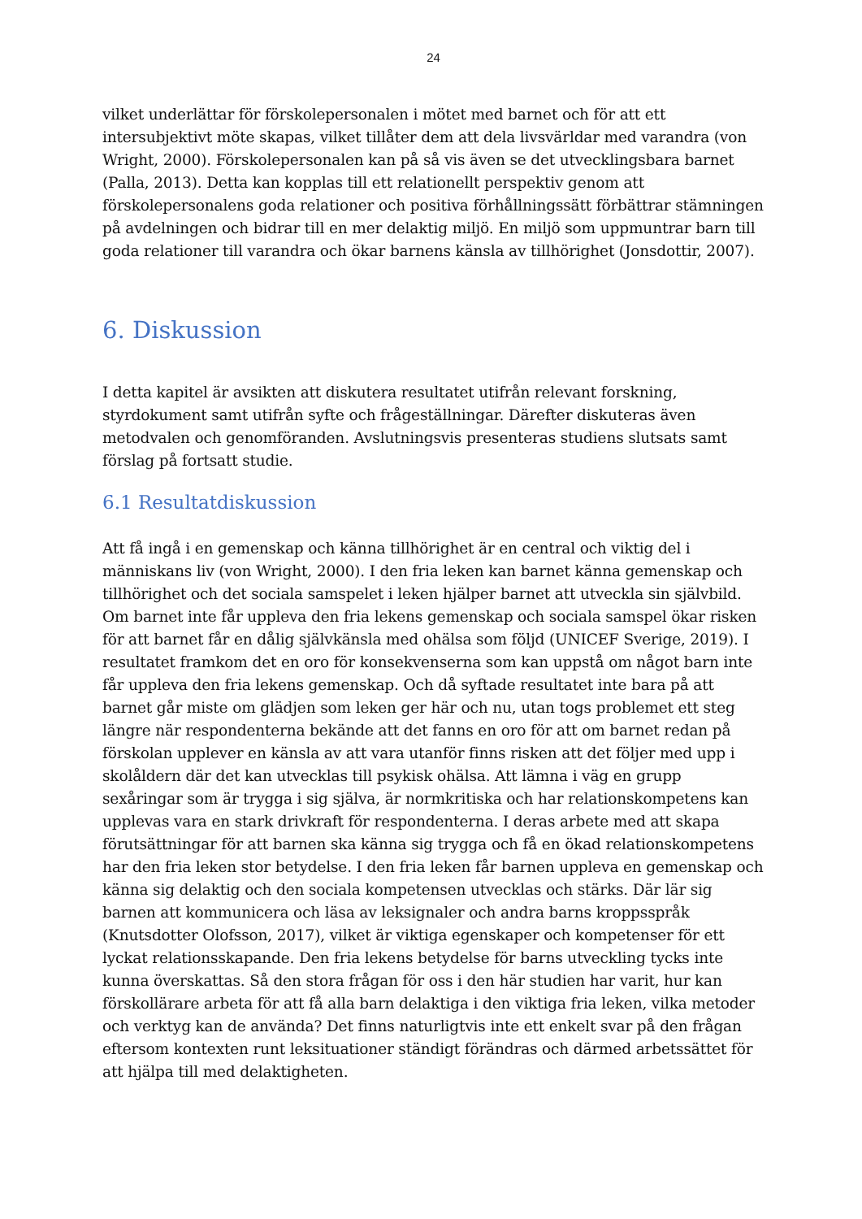24
vilket underlättar för förskolepersonalen i mötet med barnet och för att ett intersubjektivt möte skapas, vilket tillåter dem att dela livsvärldar med varandra (von Wright, 2000). Förskolepersonalen kan på så vis även se det utvecklingsbara barnet (Palla, 2013). Detta kan kopplas till ett relationellt perspektiv genom att förskolepersonalens goda relationer och positiva förhållningssätt förbättrar stämningen på avdelningen och bidrar till en mer delaktig miljö. En miljö som uppmuntrar barn till goda relationer till varandra och ökar barnens känsla av tillhörighet (Jonsdottir, 2007).
6. Diskussion
I detta kapitel är avsikten att diskutera resultatet utifrån relevant forskning, styrdokument samt utifrån syfte och frågeställningar. Därefter diskuteras även metodvalen och genomföranden. Avslutningsvis presenteras studiens slutsats samt förslag på fortsatt studie.
6.1 Resultatdiskussion
Att få ingå i en gemenskap och känna tillhörighet är en central och viktig del i människans liv (von Wright, 2000). I den fria leken kan barnet känna gemenskap och tillhörighet och det sociala samspelet i leken hjälper barnet att utveckla sin självbild. Om barnet inte får uppleva den fria lekens gemenskap och sociala samspel ökar risken för att barnet får en dålig självkänsla med ohälsa som följd (UNICEF Sverige, 2019). I resultatet framkom det en oro för konsekvenserna som kan uppstå om något barn inte får uppleva den fria lekens gemenskap. Och då syftade resultatet inte bara på att barnet går miste om glädjen som leken ger här och nu, utan togs problemet ett steg längre när respondenterna bekände att det fanns en oro för att om barnet redan på förskolan upplever en känsla av att vara utanför finns risken att det följer med upp i skolåldern där det kan utvecklas till psykisk ohälsa. Att lämna i väg en grupp sexåringar som är trygga i sig själva, är normkritiska och har relationskompetens kan upplevas vara en stark drivkraft för respondenterna. I deras arbete med att skapa förutsättningar för att barnen ska känna sig trygga och få en ökad relationskompetens har den fria leken stor betydelse. I den fria leken får barnen uppleva en gemenskap och känna sig delaktig och den sociala kompetensen utvecklas och stärks. Där lär sig barnen att kommunicera och läsa av leksignaler och andra barns kroppsspråk (Knutsdotter Olofsson, 2017), vilket är viktiga egenskaper och kompetenser för ett lyckat relationsskapande. Den fria lekens betydelse för barns utveckling tycks inte kunna överskattas. Så den stora frågan för oss i den här studien har varit, hur kan förskollärare arbeta för att få alla barn delaktiga i den viktiga fria leken, vilka metoder och verktyg kan de använda? Det finns naturligtvis inte ett enkelt svar på den frågan eftersom kontexten runt leksituationer ständigt förändras och därmed arbetssättet för att hjälpa till med delaktigheten.